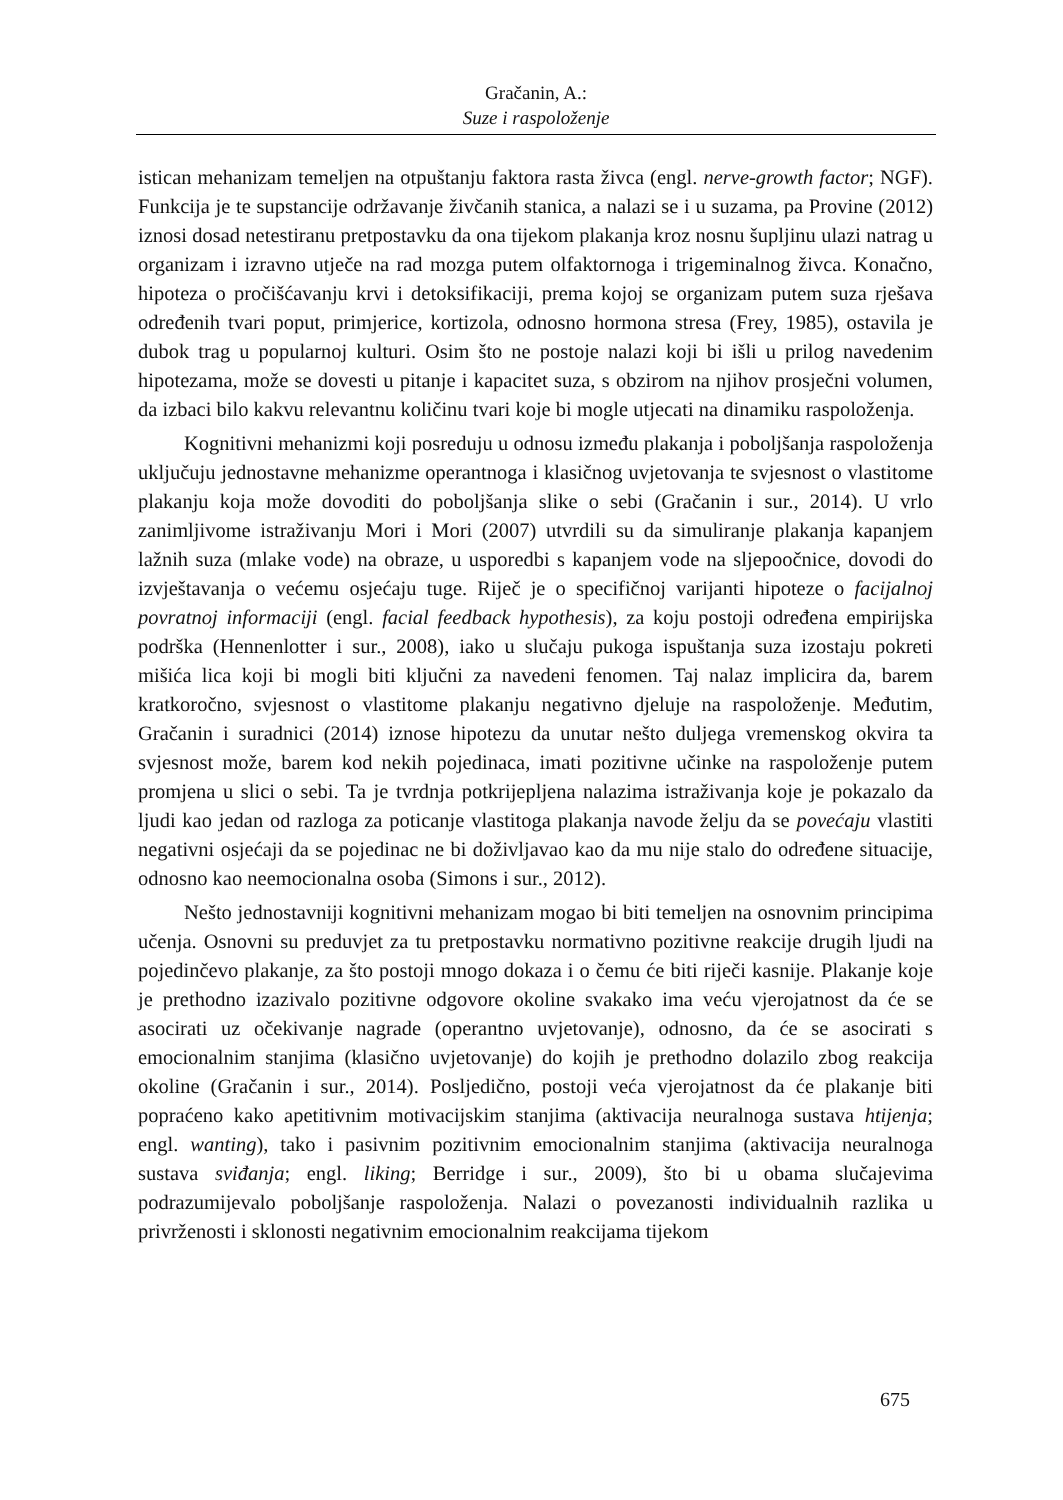Gračanin, A.:
Suze i raspoloženje
istican mehanizam temeljen na otpuštanju faktora rasta živca (engl. nerve-growth factor; NGF). Funkcija je te supstancije održavanje živčanih stanica, a nalazi se i u suzama, pa Provine (2012) iznosi dosad netestiranu pretpostavku da ona tijekom plakanja kroz nosnu šupljinu ulazi natrag u organizam i izravno utječe na rad mozga putem olfaktornoga i trigeminalnog živca. Konačno, hipoteza o pročišćavanju krvi i detoksifikaciji, prema kojoj se organizam putem suza rješava određenih tvari poput, primjerice, kortizola, odnosno hormona stresa (Frey, 1985), ostavila je dubok trag u popularnoj kulturi. Osim što ne postoje nalazi koji bi išli u prilog navedenim hipotezama, može se dovesti u pitanje i kapacitet suza, s obzirom na njihov prosječni volumen, da izbaci bilo kakvu relevantnu količinu tvari koje bi mogle utjecati na dinamiku raspoloženja.
Kognitivni mehanizmi koji posreduju u odnosu između plakanja i poboljšanja raspoloženja uključuju jednostavne mehanizme operantnoga i klasičnog uvjetovanja te svjesnost o vlastitome plakanju koja može dovoditi do poboljšanja slike o sebi (Gračanin i sur., 2014). U vrlo zanimljivome istraživanju Mori i Mori (2007) utvrdili su da simuliranje plakanja kapanjem lažnih suza (mlake vode) na obraze, u usporedbi s kapanjem vode na sljepoočnice, dovodi do izvještavanja o većemu osjećaju tuge. Riječ je o specifičnoj varijanti hipoteze o facijalnoj povratnoj informaciji (engl. facial feedback hypothesis), za koju postoji određena empirijska podrška (Hennenlotter i sur., 2008), iako u slučaju pukoga ispuštanja suza izostaju pokreti mišića lica koji bi mogli biti ključni za navedeni fenomen. Taj nalaz implicira da, barem kratkoročno, svjesnost o vlastitome plakanju negativno djeluje na raspoloženje. Međutim, Gračanin i suradnici (2014) iznose hipotezu da unutar nešto duljega vremenskog okvira ta svjesnost može, barem kod nekih pojedinaca, imati pozitivne učinke na raspoloženje putem promjena u slici o sebi. Ta je tvrdnja potkrijepljena nalazima istraživanja koje je pokazalo da ljudi kao jedan od razloga za poticanje vlastitoga plakanja navode želju da se povećaju vlastiti negativni osjećaji da se pojedinac ne bi doživljavao kao da mu nije stalo do određene situacije, odnosno kao neemocionalna osoba (Simons i sur., 2012).
Nešto jednostavniji kognitivni mehanizam mogao bi biti temeljen na osnovnim principima učenja. Osnovni su preduvjet za tu pretpostavku normativno pozitivne reakcije drugih ljudi na pojedinčevo plakanje, za što postoji mnogo dokaza i o čemu će biti riječi kasnije. Plakanje koje je prethodno izazivalo pozitivne odgovore okoline svakako ima veću vjerojatnost da će se asocirati uz očekivanje nagrade (operantno uvjetovanje), odnosno, da će se asocirati s emocionalnim stanjima (klasično uvjetovanje) do kojih je prethodno dolazilo zbog reakcija okoline (Gračanin i sur., 2014). Posljedično, postoji veća vjerojatnost da će plakanje biti popraćeno kako apetitivnim motivacijskim stanjima (aktivacija neuralnoga sustava htijenja; engl. wanting), tako i pasivnim pozitivnim emocionalnim stanjima (aktivacija neuralnoga sustava sviđanja; engl. liking; Berridge i sur., 2009), što bi u obama slučajevima podrazumijevalo poboljšanje raspoloženja. Nalazi o povezanosti individualnih razlika u privrženosti i sklonosti negativnim emocionalnim reakcijama tijekom
675